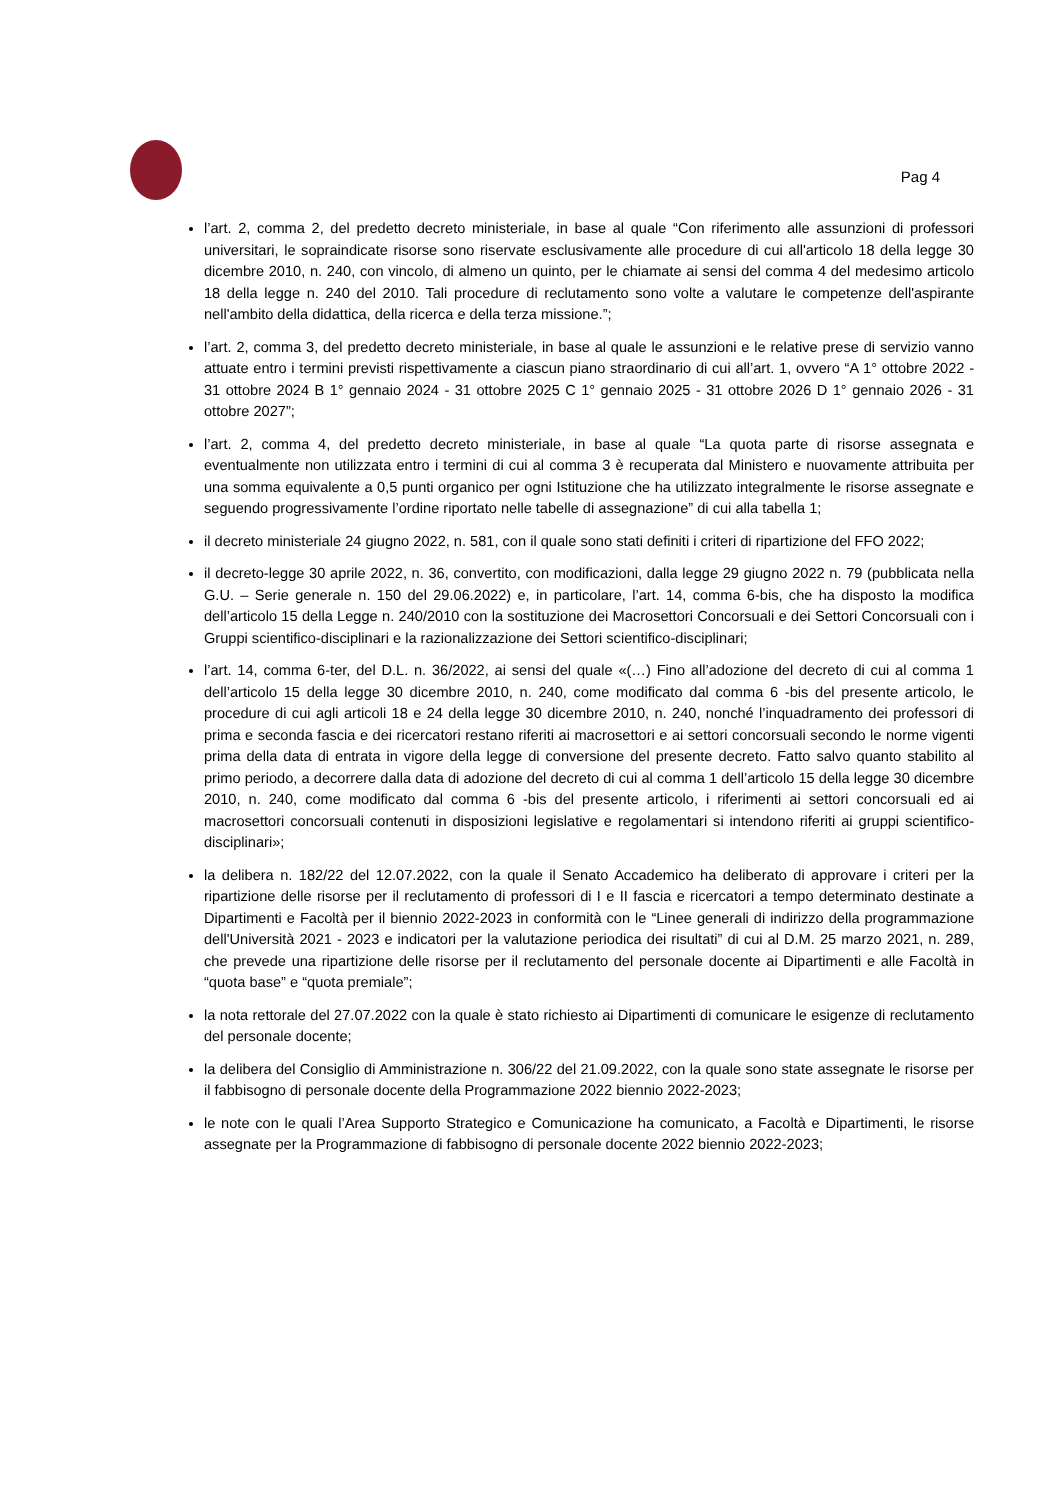Pag 4
l’art. 2, comma 2, del predetto decreto ministeriale, in base al quale “Con riferimento alle assunzioni di professori universitari, le sopraindicate risorse sono riservate esclusivamente alle procedure di cui all'articolo 18 della legge 30 dicembre 2010, n. 240, con vincolo, di almeno un quinto, per le chiamate ai sensi del comma 4 del medesimo articolo 18 della legge n. 240 del 2010. Tali procedure di reclutamento sono volte a valutare le competenze dell'aspirante nell'ambito della didattica, della ricerca e della terza missione.”;
l’art. 2, comma 3, del predetto decreto ministeriale, in base al quale le assunzioni e le relative prese di servizio vanno attuate entro i termini previsti rispettivamente a ciascun piano straordinario di cui all’art. 1, ovvero “A 1° ottobre 2022 - 31 ottobre 2024 B 1° gennaio 2024 - 31 ottobre 2025 C 1° gennaio 2025 - 31 ottobre 2026 D 1° gennaio 2026 - 31 ottobre 2027”;
l’art. 2, comma 4, del predetto decreto ministeriale, in base al quale “La quota parte di risorse assegnata e eventualmente non utilizzata entro i termini di cui al comma 3 è recuperata dal Ministero e nuovamente attribuita per una somma equivalente a 0,5 punti organico per ogni Istituzione che ha utilizzato integralmente le risorse assegnate e seguendo progressivamente l’ordine riportato nelle tabelle di assegnazione” di cui alla tabella 1;
il decreto ministeriale 24 giugno 2022, n. 581, con il quale sono stati definiti i criteri di ripartizione del FFO 2022;
il decreto-legge 30 aprile 2022, n. 36, convertito, con modificazioni, dalla legge 29 giugno 2022 n. 79 (pubblicata nella G.U. – Serie generale n. 150 del 29.06.2022) e, in particolare, l’art. 14, comma 6-bis, che ha disposto la modifica dell’articolo 15 della Legge n. 240/2010 con la sostituzione dei Macrosettori Concorsuali e dei Settori Concorsuali con i Gruppi scientifico-disciplinari e la razionalizzazione dei Settori scientifico-disciplinari;
l’art. 14, comma 6-ter, del D.L. n. 36/2022, ai sensi del quale «(…) Fino all’adozione del decreto di cui al comma 1 dell’articolo 15 della legge 30 dicembre 2010, n. 240, come modificato dal comma 6 -bis del presente articolo, le procedure di cui agli articoli 18 e 24 della legge 30 dicembre 2010, n. 240, nonché l’inquadramento dei professori di prima e seconda fascia e dei ricercatori restano riferiti ai macrosettori e ai settori concorsuali secondo le norme vigenti prima della data di entrata in vigore della legge di conversione del presente decreto. Fatto salvo quanto stabilito al primo periodo, a decorrere dalla data di adozione del decreto di cui al comma 1 dell’articolo 15 della legge 30 dicembre 2010, n. 240, come modificato dal comma 6 -bis del presente articolo, i riferimenti ai settori concorsuali ed ai macrosettori concorsuali contenuti in disposizioni legislative e regolamentari si intendono riferiti ai gruppi scientifico-disciplinari»;
la delibera n. 182/22 del 12.07.2022, con la quale il Senato Accademico ha deliberato di approvare i criteri per la ripartizione delle risorse per il reclutamento di professori di I e II fascia e ricercatori a tempo determinato destinate a Dipartimenti e Facoltà per il biennio 2022-2023 in conformità con le “Linee generali di indirizzo della programmazione dell'Università 2021 - 2023 e indicatori per la valutazione periodica dei risultati” di cui al D.M. 25 marzo 2021, n. 289, che prevede una ripartizione delle risorse per il reclutamento del personale docente ai Dipartimenti e alle Facoltà in “quota base” e “quota premiale”;
la nota rettorale del 27.07.2022 con la quale è stato richiesto ai Dipartimenti di comunicare le esigenze di reclutamento del personale docente;
la delibera del Consiglio di Amministrazione n. 306/22 del 21.09.2022, con la quale sono state assegnate le risorse per il fabbisogno di personale docente della Programmazione 2022 biennio 2022-2023;
le note con le quali l’Area Supporto Strategico e Comunicazione ha comunicato, a Facoltà e Dipartimenti, le risorse assegnate per la Programmazione di fabbisogno di personale docente 2022 biennio 2022-2023;